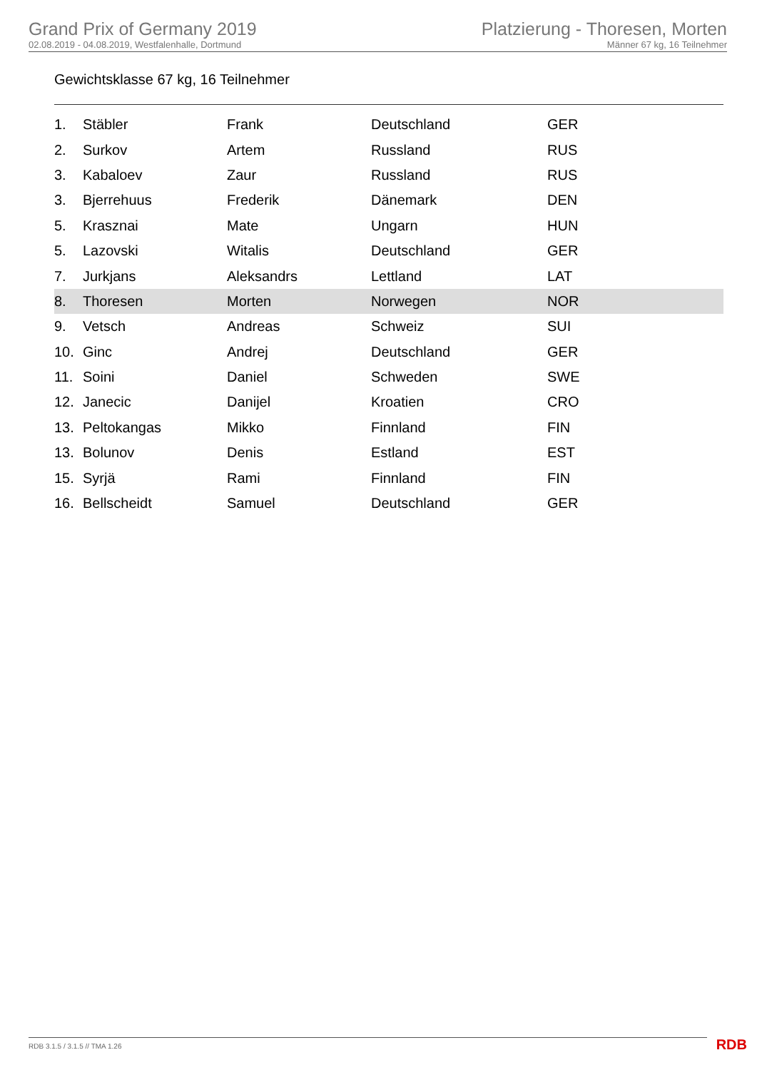Grand Prix of Germany 2019
02.08.2019 - 04.08.2019, Westfalenhalle, Dortmund
Platzierung - Thoresen, Morten
Männer 67 kg, 16 Teilnehmer
Gewichtsklasse 67 kg, 16 Teilnehmer
| 1. | Stäbler | Frank | Deutschland | GER |
| 2. | Surkov | Artem | Russland | RUS |
| 3. | Kabaloev | Zaur | Russland | RUS |
| 3. | Bjerrehuus | Frederik | Dänemark | DEN |
| 5. | Krasznai | Mate | Ungarn | HUN |
| 5. | Lazovski | Witalis | Deutschland | GER |
| 7. | Jurkjans | Aleksandrs | Lettland | LAT |
| 8. | Thoresen | Morten | Norwegen | NOR |
| 9. | Vetsch | Andreas | Schweiz | SUI |
| 10. | Ginc | Andrej | Deutschland | GER |
| 11. | Soini | Daniel | Schweden | SWE |
| 12. | Janecic | Danijel | Kroatien | CRO |
| 13. | Peltokangas | Mikko | Finnland | FIN |
| 13. | Bolunov | Denis | Estland | EST |
| 15. | Syrjä | Rami | Finnland | FIN |
| 16. | Bellscheidt | Samuel | Deutschland | GER |
RDB 3.1.5 / 3.1.5 // TMA 1.26 RDB